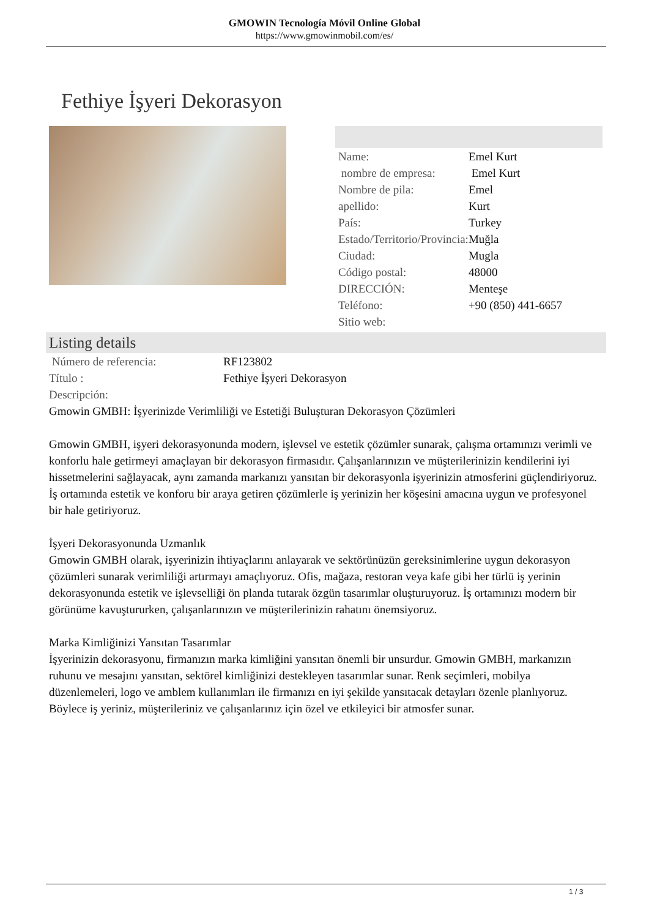GMOWIN Tecnología Móvil Online Global
https://www.gmowinmobil.com/es/
Fethiye İşyeri Dekorasyon
| Name: | Emel Kurt |
| nombre de empresa: | Emel Kurt |
| Nombre de pila: | Emel |
| apellido: | Kurt |
| País: | Turkey |
| Estado/Territorio/Provincia: | Muğla |
| Ciudad: | Mugla |
| Código postal: | 48000 |
| DIRECCIÓN: | Menteşe |
| Teléfono: | +90 (850) 441-6657 |
| Sitio web: | |
Listing details
| Número de referencia: | RF123802 |
| Título : | Fethiye İşyeri Dekorasyon |
| Descripción: | |
Gmowin GMBH: İşyerinizde Verimliliği ve Estetiği Buluşturan Dekorasyon Çözümleri
Gmowin GMBH, işyeri dekorasyonunda modern, işlevsel ve estetik çözümler sunarak, çalışma ortamınızı verimli ve konforlu hale getirmeyi amaçlayan bir dekorasyon firmasıdır. Çalışanlarınızın ve müşterilerinizin kendilerini iyi hissetmelerini sağlayacak, aynı zamanda markanızı yansıtan bir dekorasyonla işyerinizin atmosferini güçlendiriyoruz. İş ortamında estetik ve konforu bir araya getiren çözümlerle iş yerinizin her köşesini amacına uygun ve profesyonel bir hale getiriyoruz.
İşyeri Dekorasyonunda Uzmanlık
Gmowin GMBH olarak, işyerinizin ihtiyaçlarını anlayarak ve sektörünüzün gereksinimlerine uygun dekorasyon çözümleri sunarak verimliliği artırmayı amaçlıyoruz. Ofis, mağaza, restoran veya kafe gibi her türlü iş yerinin dekorasyonunda estetik ve işlevselliği ön planda tutarak özgün tasarımlar oluşturuyoruz. İş ortamınızı modern bir görünüme kavuştururken, çalışanlarınızın ve müşterilerinizin rahatını önemsiyoruz.
Marka Kimliğinizi Yansıtan Tasarımlar
İşyerinizin dekorasyonu, firmanızın marka kimliğini yansıtan önemli bir unsurdur. Gmowin GMBH, markanızın ruhunu ve mesajını yansıtan, sektörel kimliğinizi destekleyen tasarımlar sunar. Renk seçimleri, mobilya düzenlemeleri, logo ve amblem kullanımları ile firmanızı en iyi şekilde yansıtacak detayları özenle planlıyoruz. Böylece iş yeriniz, müşterileriniz ve çalışanlarınız için özel ve etkileyici bir atmosfer sunar.
1 / 3